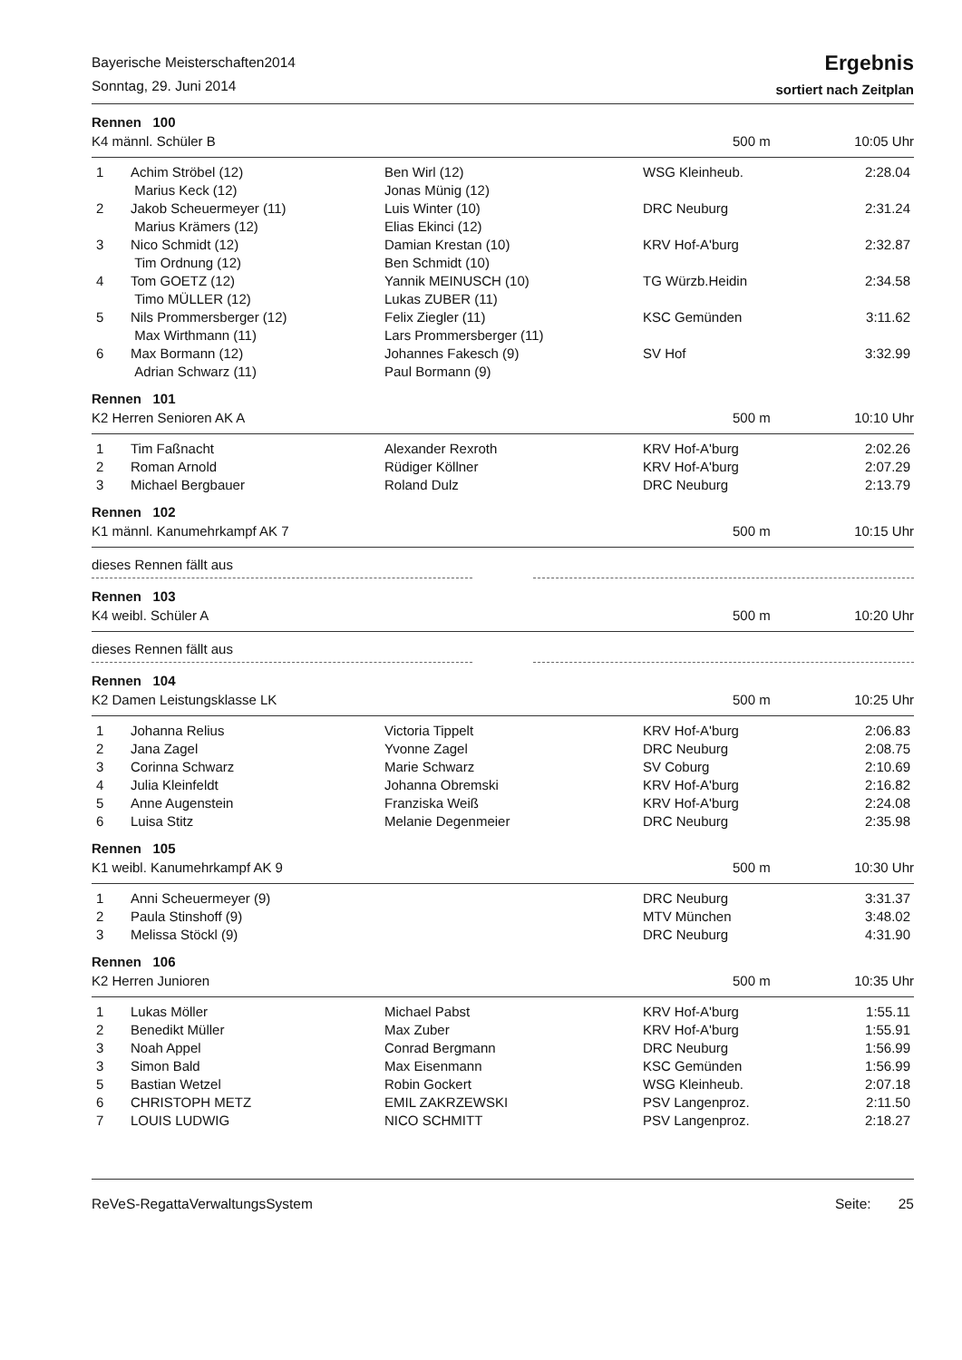Bayerische Meisterschaften2014
Sonntag, 29. Juni 2014
Ergebnis
sortiert nach Zeitplan
Rennen 100
K4 männl. Schüler B 500 m 10:05 Uhr
| 1 | Achim Ströbel (12) Marius Keck (12) | Ben Wirl (12) Jonas Münig (12) | WSG Kleinheub. | 2:28.04 |
| 2 | Jakob Scheuermeyer (11) Marius Krämers (12) | Luis Winter (10) Elias Ekinci (12) | DRC Neuburg | 2:31.24 |
| 3 | Nico Schmidt (12) Tim Ordnung (12) | Damian Krestan (10) Ben Schmidt (10) | KRV Hof-A'burg | 2:32.87 |
| 4 | Tom GOETZ (12) Timo MÜLLER (12) | Yannik MEINUSCH (10) Lukas ZUBER (11) | TG Würzb.Heidin | 2:34.58 |
| 5 | Nils Prommersberger (12) Max Wirthmann (11) | Felix Ziegler (11) Lars Prommersberger (11) | KSC Gemünden | 3:11.62 |
| 6 | Max Bormann (12) Adrian Schwarz (11) | Johannes Fakesch (9) Paul Bormann (9) | SV Hof | 3:32.99 |
Rennen 101
K2 Herren Senioren AK A 500 m 10:10 Uhr
| 1 | Tim Faßnacht | Alexander Rexroth | KRV Hof-A'burg | 2:02.26 |
| 2 | Roman Arnold | Rüdiger Köllner | KRV Hof-A'burg | 2:07.29 |
| 3 | Michael Bergbauer | Roland Dulz | DRC Neuburg | 2:13.79 |
Rennen 102
K1 männl. Kanumehrkampf AK 7 500 m 10:15 Uhr
dieses Rennen fällt aus
Rennen 103
K4 weibl. Schüler A 500 m 10:20 Uhr
dieses Rennen fällt aus
Rennen 104
K2 Damen Leistungsklasse LK 500 m 10:25 Uhr
| 1 | Johanna Relius | Victoria Tippelt | KRV Hof-A'burg | 2:06.83 |
| 2 | Jana Zagel | Yvonne Zagel | DRC Neuburg | 2:08.75 |
| 3 | Corinna Schwarz | Marie Schwarz | SV Coburg | 2:10.69 |
| 4 | Julia Kleinfeldt | Johanna Obremski | KRV Hof-A'burg | 2:16.82 |
| 5 | Anne Augenstein | Franziska Weiß | KRV Hof-A'burg | 2:24.08 |
| 6 | Luisa Stitz | Melanie Degenmeier | DRC Neuburg | 2:35.98 |
Rennen 105
K1 weibl. Kanumehrkampf AK 9 500 m 10:30 Uhr
| 1 | Anni Scheuermeyer (9) | | DRC Neuburg | 3:31.37 |
| 2 | Paula Stinshoff (9) | | MTV München | 3:48.02 |
| 3 | Melissa Stöckl (9) | | DRC Neuburg | 4:31.90 |
Rennen 106
K2 Herren Junioren 500 m 10:35 Uhr
| 1 | Lukas Möller | Michael Pabst | KRV Hof-A'burg | 1:55.11 |
| 2 | Benedikt Müller | Max Zuber | KRV Hof-A'burg | 1:55.91 |
| 3 | Noah Appel | Conrad Bergmann | DRC Neuburg | 1:56.99 |
| 3 | Simon Bald | Max Eisenmann | KSC Gemünden | 1:56.99 |
| 5 | Bastian Wetzel | Robin Gockert | WSG Kleinheub. | 2:07.18 |
| 6 | CHRISTOPH METZ | EMIL ZAKRZEWSKI | PSV Langenproz. | 2:11.50 |
| 7 | LOUIS LUDWIG | NICO SCHMITT | PSV Langenproz. | 2:18.27 |
ReVeS-RegattaVerwaltungsSystem Seite: 25